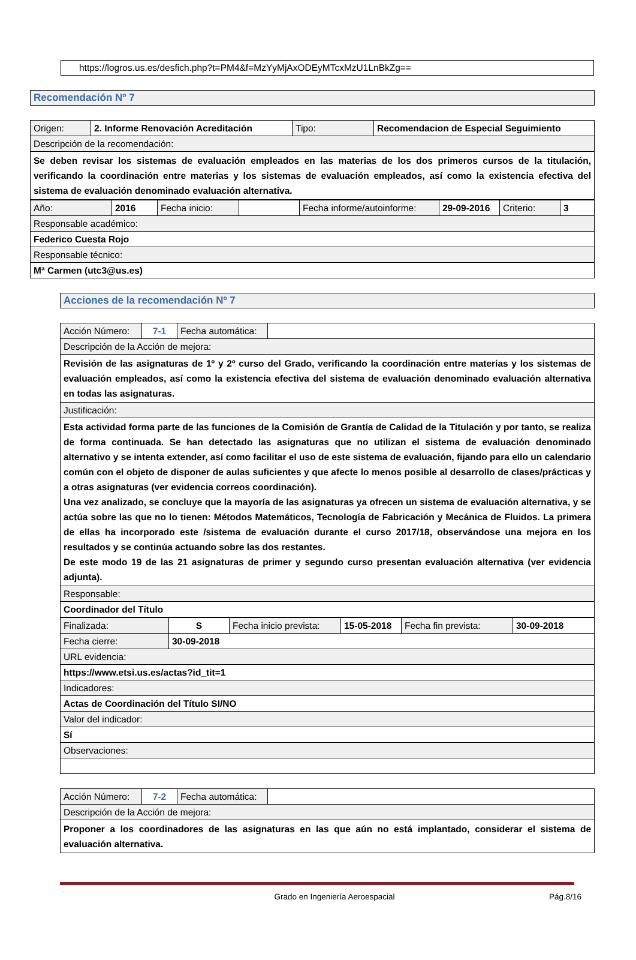https://logros.us.es/desfich.php?t=PM4&f=MzYyMjAxODEyMTcxMzU1LnBkZg==
Recomendación Nº 7
| Origen: | 2. Informe Renovación Acreditación | Tipo: | Recomendacion de Especial Seguimiento |
| Descripción de la recomendación: | | | |
| Se deben revisar los sistemas de evaluación empleados en las materias de los dos primeros cursos de la titulación, verificando la coordinación entre materias y los sistemas de evaluación empleados, así como la existencia efectiva del sistema de evaluación denominado evaluación alternativa. | | | |
| Año: | 2016 | Fecha inicio: | | Fecha informe/autoinforme: | 29-09-2016 | Criterio: | 3 |
| Responsable académico: | | | | | | | |
| Federico Cuesta Rojo | | | | | | | |
| Responsable técnico: | | | | | | | |
| Mª Carmen (utc3@us.es) | | | | | | | |
Acciones de la recomendación Nº 7
| Acción Número: | 7-1 | Fecha automática: | |
| Descripción de la Acción de mejora: | | | |
| Revisión de las asignaturas de 1º y 2º curso del Grado, verificando la coordinación entre materias y los sistemas de evaluación empleados, así como la existencia efectiva del sistema de evaluación denominado evaluación alternativa en todas las asignaturas. | | | |
| Justificación: | | | |
| Esta actividad forma parte de las funciones de la Comisión de Grantía de Calidad de la Titulación y por tanto, se realiza de forma continuada. Se han detectado las asignaturas que no utilizan el sistema de evaluación denominado alternativo y se intenta extender, así como facilitar el uso de este sistema de evaluación, fijando para ello un calendario común con el objeto de disponer de aulas suficientes y que afecte lo menos posible al desarrollo de clases/prácticas y a otras asignaturas (ver evidencia correos coordinación). Una vez analizado, se concluye que la mayoría de las asignaturas ya ofrecen un sistema de evaluación alternativa, y se actúa sobre las que no lo tienen: Métodos Matemáticos, Tecnología de Fabricación y Mecánica de Fluidos. La primera de ellas ha incorporado este /sistema de evaluación durante el curso 2017/18, observándose una mejora en los resultados y se continúa actuando sobre las dos restantes. De este modo 19 de las 21 asignaturas de primer y segundo curso presentan evaluación alternativa (ver evidencia adjunta). | | | |
| Responsable: | | | |
| Coordinador del Título | | | |
| Finalizada: | S | Fecha inicio prevista: | 15-05-2018 | Fecha fin prevista: | 30-09-2018 |
| Fecha cierre: | 30-09-2018 | | | | |
| URL evidencia: | | | | | |
| https://www.etsi.us.es/actas?id_tit=1 | | | | | |
| Indicadores: | | | | | |
| Actas de Coordinación del Título SI/NO | | | | | |
| Valor del indicador: | | | | | |
| Sí | | | | | |
| Observaciones: | | | | | |
| Acción Número: | 7-2 | Fecha automática: | |
| Descripción de la Acción de mejora: | | | |
| Proponer a los coordinadores de las asignaturas en las que aún no está implantado, considerar el sistema de evaluación alternativa. | | | |
Grado en Ingeniería Aeroespacial Pág.8/16